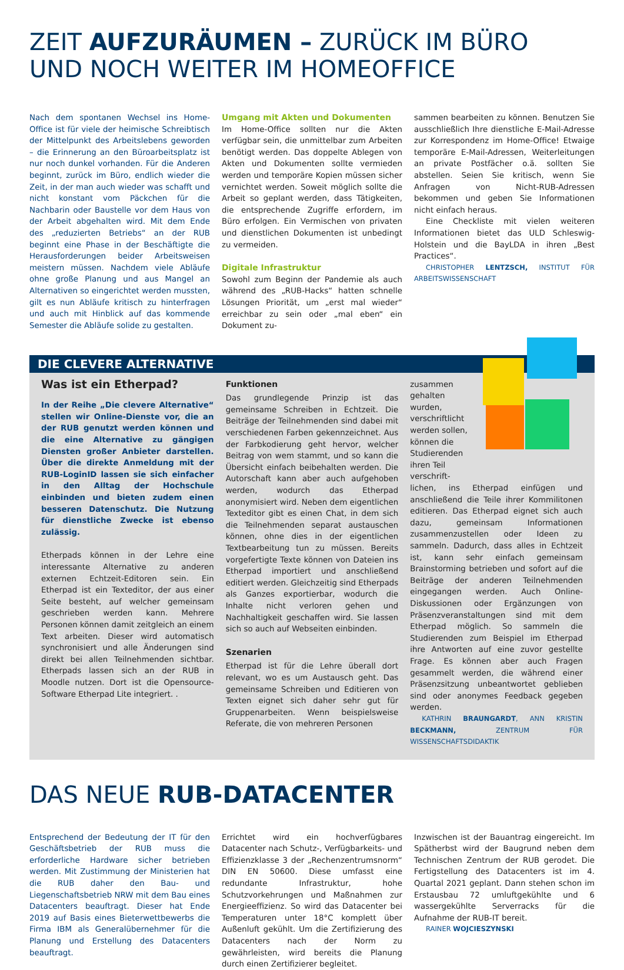ZEIT AUFZURÄUMEN – ZURÜCK IM BÜRO
UND NOCH WEITER IM HOMEOFFICE
Nach dem spontanen Wechsel ins Home-Office ist für viele der heimische Schreibtisch der Mittelpunkt des Arbeitslebens geworden – die Erinnerung an den Büroarbeitsplatz ist nur noch dunkel vorhanden. Für die Anderen beginnt, zurück im Büro, endlich wieder die Zeit, in der man auch wieder was schafft und nicht konstant vom Päckchen für die Nachbarin oder Baustelle vor dem Haus von der Arbeit abgehalten wird. Mit dem Ende des „reduzierten Betriebs“ an der RUB beginnt eine Phase in der Beschäftigte die Herausforderungen beider Arbeitsweisen meistern müssen. Nachdem viele Abläufe ohne große Planung und aus Mangel an Alternativen so eingerichtet werden mussten, gilt es nun Abläufe kritisch zu hinterfragen und auch mit Hinblick auf das kommende Semester die Abläufe solide zu gestalten.
Umgang mit Akten und Dokumenten
Im Home-Office sollten nur die Akten verfügbar sein, die unmittelbar zum Arbeiten benötigt werden. Das doppelte Ablegen von Akten und Dokumenten sollte vermieden werden und temporäre Kopien müssen sicher vernichtet werden. Soweit möglich sollte die Arbeit so geplant werden, dass Tätigkeiten, die entsprechende Zugriffe erfordern, im Büro erfolgen. Ein Vermischen von privaten und dienstlichen Dokumenten ist unbedingt zu vermeiden.
Digitale Infrastruktur
Sowohl zum Beginn der Pandemie als auch während des „RUB-Hacks“ hatten schnelle Lösungen Priorität, um „erst mal wieder“ erreichbar zu sein oder „mal eben“ ein Dokument zu-
sammen bearbeiten zu können. Benutzen Sie ausschließlich Ihre dienstliche E-Mail-Adresse zur Korrespondenz im Home-Office! Etwaige temporäre E-Mail-Adressen, Weiterleitungen an private Postfächer o.ä. sollten Sie abstellen. Seien Sie kritisch, wenn Sie Anfragen von Nicht-RUB-Adressen bekommen und geben Sie Informationen nicht einfach heraus.
Eine Checkliste mit vielen weiteren Informationen bietet das ULD Schleswig-Holstein und die BayLDA in ihren „Best Practices“.
CHRISTOPHER LENTZSCH, INSTITUT FÜR ARBEITSWISSENSCHAFT
DIE CLEVERE ALTERNATIVE
Was ist ein Etherpad?
In der Reihe „Die clevere Alternative“ stellen wir Online-Dienste vor, die an der RUB genutzt werden können und die eine Alternative zu gängigen Diensten großer Anbieter darstellen. Über die direkte Anmeldung mit der RUB-LoginID lassen sie sich einfacher in den Alltag der Hochschule einbinden und bieten zudem einen besseren Datenschutz. Die Nutzung für dienstliche Zwecke ist ebenso zulässig.
Etherpads können in der Lehre eine interessante Alternative zu anderen externen Echtzeit-Editoren sein. Ein Etherpad ist ein Texteditor, der aus einer Seite besteht, auf welcher gemeinsam geschrieben werden kann. Mehrere Personen können damit zeitgleich an einem Text arbeiten. Dieser wird automatisch synchronisiert und alle Änderungen sind direkt bei allen Teilnehmenden sichtbar. Etherpads lassen sich an der RUB in Moodle nutzen. Dort ist die Opensource-Software Etherpad Lite integriert. .
Funktionen
Das grundlegende Prinzip ist das gemeinsame Schreiben in Echtzeit. Die Beiträge der Teilnehmenden sind dabei mit verschiedenen Farben gekennzeichnet. Aus der Farbkodierung geht hervor, welcher Beitrag von wem stammt, und so kann die Übersicht einfach beibehalten werden. Die Autorschaft kann aber auch aufgehoben werden, wodurch das Etherpad anonymisiert wird. Neben dem eigentlichen Texteditor gibt es einen Chat, in dem sich die Teilnehmenden separat austauschen können, ohne dies in der eigentlichen Textbearbeitung tun zu müssen. Bereits vorgefertigte Texte können von Dateien ins Etherpad importiert und anschließend editiert werden. Gleichzeitig sind Etherpads als Ganzes exportierbar, wodurch die Inhalte nicht verloren gehen und Nachhaltigkeit geschaffen wird. Sie lassen sich so auch auf Webseiten einbinden.
Szenarien
Etherpad ist für die Lehre überall dort relevant, wo es um Austausch geht. Das gemeinsame Schreiben und Editieren von Texten eignet sich daher sehr gut für Gruppenarbeiten. Wenn beispielsweise Referate, die von mehreren Personen
zusammen gehalten wurden, verschriftlicht werden sollen, können die Studierenden ihren Teil verschrift-
lichen, ins Etherpad einfügen und anschließend die Teile ihrer Kommilitonen editieren. Das Etherpad eignet sich auch dazu, gemeinsam Informationen zusammenzustellen oder Ideen zu sammeln. Dadurch, dass alles in Echtzeit ist, kann sehr einfach gemeinsam Brainstorming betrieben und sofort auf die Beiträge der anderen Teilnehmenden eingegangen werden. Auch Online-Diskussionen oder Ergänzungen von Präsenzveranstaltungen sind mit dem Etherpad möglich. So sammeln die Studierenden zum Beispiel im Etherpad ihre Antworten auf eine zuvor gestellte Frage. Es können aber auch Fragen gesammelt werden, die während einer Präsenzsitzung unbeantwortet geblieben sind oder anonymes Feedback gegeben werden.
KATHRIN BRAUNGARDT, ANN KRISTIN BECKMANN, ZENTRUM FÜR WISSENSCHAFTSDIDAKTIK
DAS NEUE RUB-DATACENTER
Entsprechend der Bedeutung der IT für den Geschäftsbetrieb der RUB muss die erforderliche Hardware sicher betrieben werden. Mit Zustimmung der Ministerien hat die RUB daher den Bau- und Liegenschaftsbetrieb NRW mit dem Bau eines Datacenters beauftragt. Dieser hat Ende 2019 auf Basis eines Bieterwettbewerbs die Firma IBM als Generalübernehmer für die Planung und Erstellung des Datacenters beauftragt.
Errichtet wird ein hochverfügbares Datacenter nach Schutz-, Verfügbarkeits- und Effizienzklasse 3 der „Rechenzentrumsnorm“ DIN EN 50600. Diese umfasst eine redundante Infrastruktur, hohe Schutzvorkehrungen und Maßnahmen zur Energieeffizienz. So wird das Datacenter bei Temperaturen unter 18°C komplett über Außenluft gekühlt. Um die Zertifizierung des Datacenters nach der Norm zu gewährleisten, wird bereits die Planung durch einen Zertifizierer begleitet.
Inzwischen ist der Bauantrag eingereicht. Im Spätherbst wird der Baugrund neben dem Technischen Zentrum der RUB gerodet. Die Fertigstellung des Datacenters ist im 4. Quartal 2021 geplant. Dann stehen schon im Erstausbau 72 umluftgekühlte und 6 wassergekühlte Serverracks für die Aufnahme der RUB-IT bereit.
RAINER WOJCIESZYNSKI